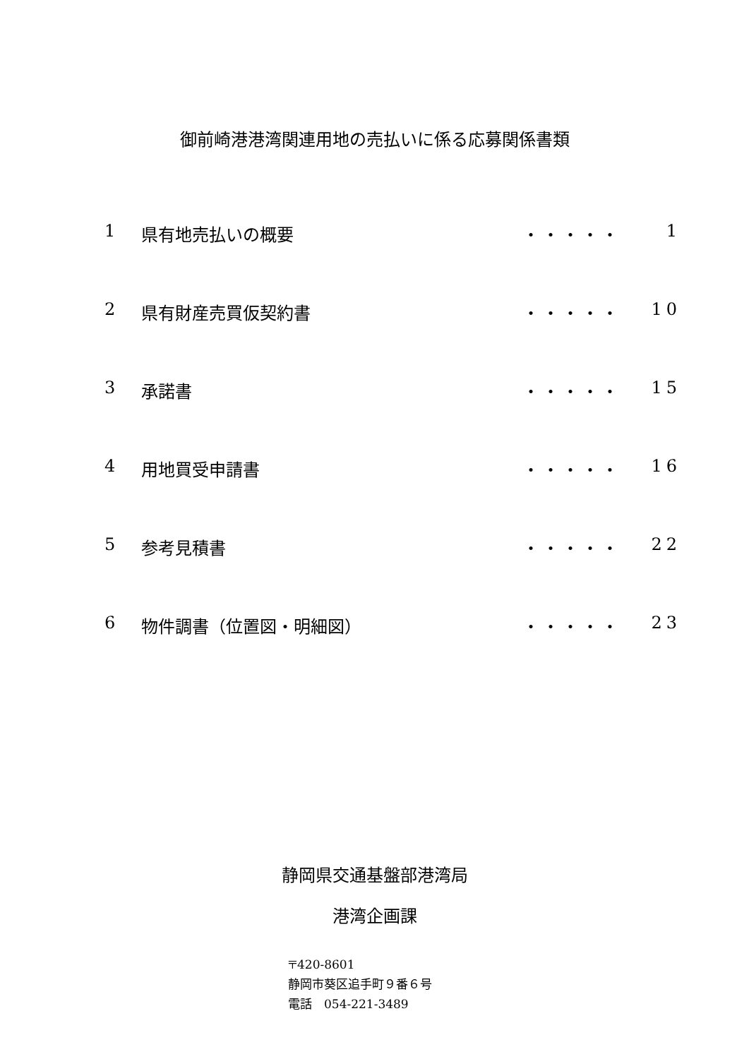御前崎港港湾関連用地の売払いに係る応募関係書類
1 県有地売払いの概要 ・・・・・ 1
2 県有財産売買仮契約書 ・・・・・ 10
3 承諾書 ・・・・・ 15
4 用地買受申請書 ・・・・・ 16
5 参考見積書 ・・・・・ 22
6 物件調書（位置図・明細図） ・・・・・ 23
静岡県交通基盤部港湾局
港湾企画課
〒420-8601
静岡市葵区追手町９番６号
電話　054-221-3489